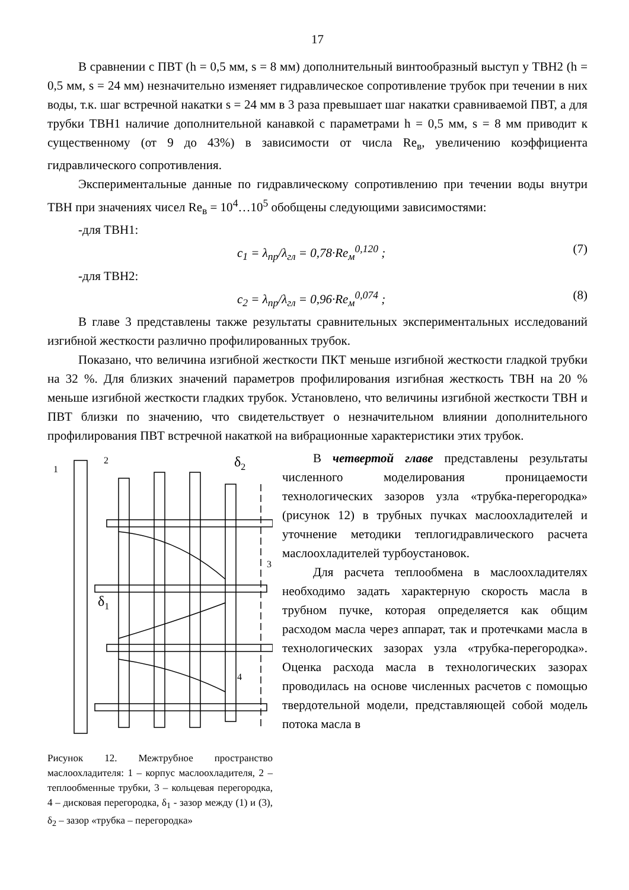17
В сравнении с ПВТ (h = 0,5 мм, s = 8 мм) дополнительный винтообразный выступ у ТВН2 (h = 0,5 мм, s = 24 мм) незначительно изменяет гидравлическое сопротивление трубок при течении в них воды, т.к. шаг встречной накатки s = 24 мм в 3 раза превышает шаг накатки сравниваемой ПВТ, а для трубки ТВН1 наличие дополнительной канавкой с параметрами h = 0,5 мм, s = 8 мм приводит к существенному (от 9 до 43%) в зависимости от числа Re<sub>в</sub>, увеличению коэффициента гидравлического сопротивления.
Экспериментальные данные по гидравлическому сопротивлению при течении воды внутри ТВН при значениях чисел Re<sub>в</sub> = 10<sup>4</sup>…10<sup>5</sup> обобщены следующими зависимостями:
-для ТВН1:
c<sub>1</sub> = λ<sub>пр</sub>/λ<sub>гл</sub> = 0,78·Re<sub>м</sub><sup>0,120</sup> ; (7)
-для ТВН2:
c<sub>2</sub> = λ<sub>пр</sub>/λ<sub>гл</sub> = 0,96·Re<sub>м</sub><sup>0,074</sup> ; (8)
В главе 3 представлены также результаты сравнительных экспериментальных исследований изгибной жесткости различно профилированных трубок.
Показано, что величина изгибной жесткости ПКТ меньше изгибной жесткости гладкой трубки на 32 %. Для близких значений параметров профилирования изгибная жесткость ТВН на 20 % меньше изгибной жесткости гладких трубок. Установлено, что величины изгибной жесткости ТВН и ПВТ близки по значению, что свидетельствует о незначительном влиянии дополнительного профилирования ПВТ встречной накаткой на вибрационные характеристики этих трубок.
1
2
3
4
δ2
δ1
Рисунок 12. Межтрубное пространство маслоохладителя: 1 – корпус маслоохладителя, 2 – теплообменные трубки, 3 – кольцевая перегородка, 4 – дисковая перегородка, δ<sub>1</sub> - зазор между (1) и (3), δ<sub>2</sub> – зазор «трубка – перегородка»
В четвертой главе представлены результаты численного моделирования проницаемости технологических зазоров узла «трубка-перегородка» (рисунок 12) в трубных пучках маслоохладителей и уточнение методики теплогидравлического расчета маслоохладителей турбоустановок.
Для расчета теплообмена в маслоохладителях необходимо задать характерную скорость масла в трубном пучке, которая определяется как общим расходом масла через аппарат, так и протечками масла в технологических зазорах узла «трубка-перегородка». Оценка расхода масла в технологических зазорах проводилась на основе численных расчетов с помощью твердотельной модели, представляющей собой модель потока масла в